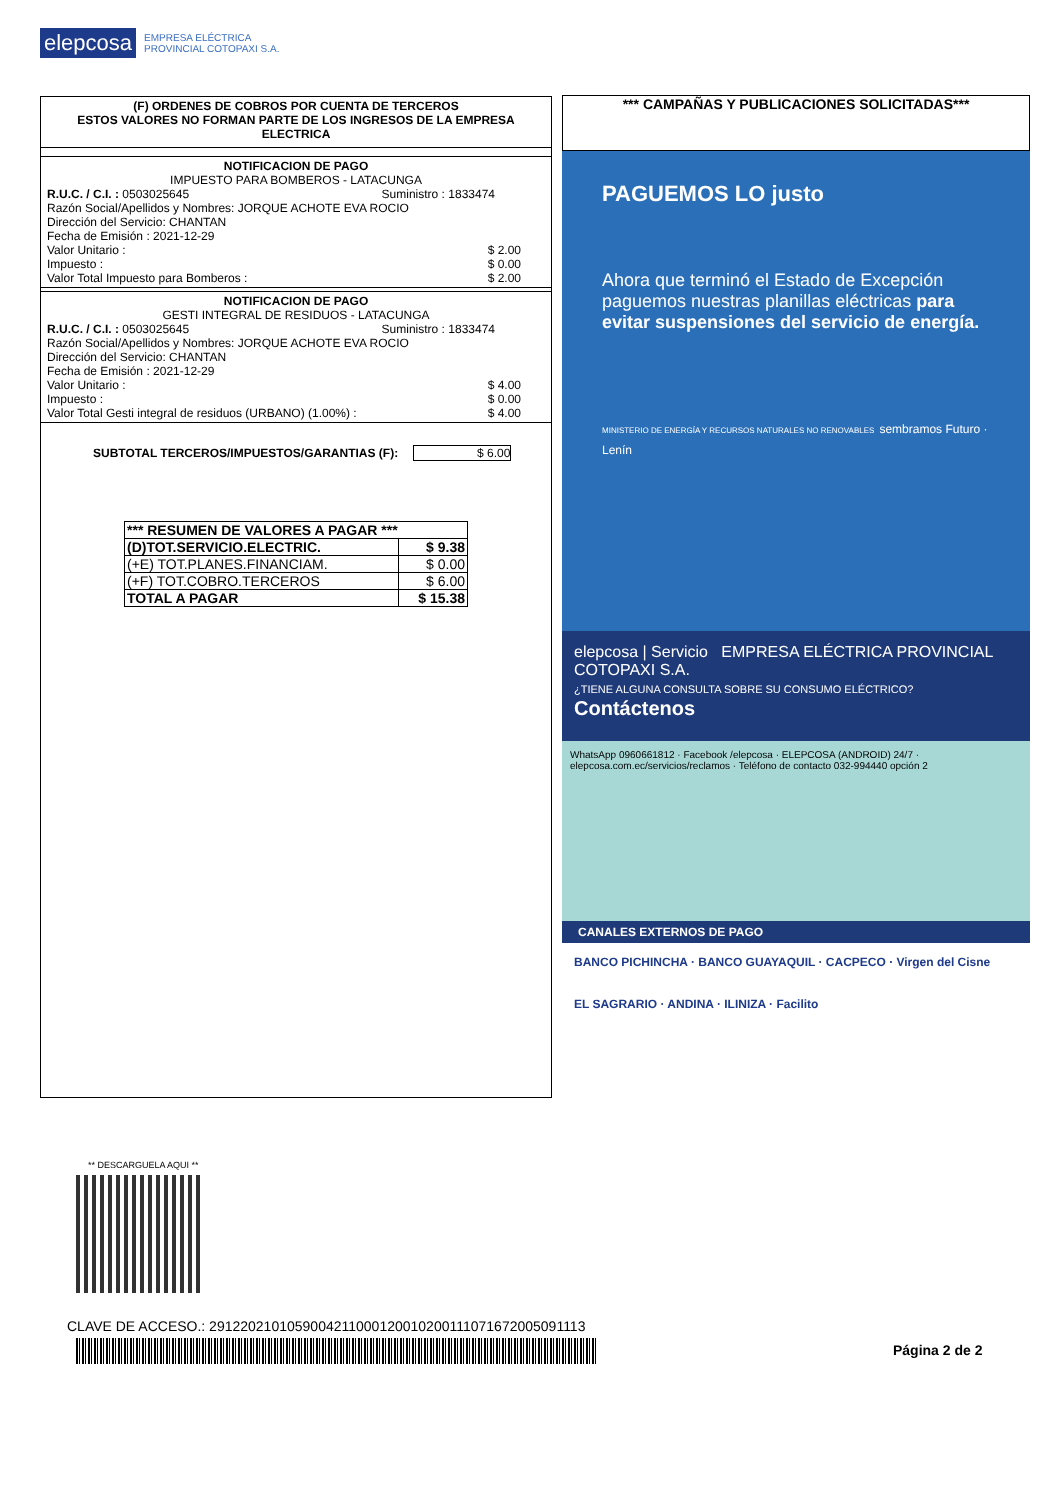elepcosa EMPRESA ELÉCTRICA
PROVINCIAL COTOPAXI S.A.
(F) ORDENES DE COBROS POR CUENTA DE TERCEROS
ESTOS VALORES NO FORMAN PARTE DE LOS INGRESOS DE LA EMPRESA ELECTRICA
NOTIFICACION DE PAGO
IMPUESTO PARA BOMBEROS - LATACUNGA
R.U.C. / C.I. : 0503025645 Suministro : 1833474
Razón Social/Apellidos y Nombres: JORQUE ACHOTE EVA ROCIO
Dirección del Servicio: CHANTAN
Fecha de Emisión : 2021-12-29
Valor Unitario : $ 2.00
Impuesto : $ 0.00
Valor Total Impuesto para Bomberos : $ 2.00
NOTIFICACION DE PAGO
GESTI INTEGRAL DE RESIDUOS - LATACUNGA
R.U.C. / C.I. : 0503025645 Suministro : 1833474
Razón Social/Apellidos y Nombres: JORQUE ACHOTE EVA ROCIO
Dirección del Servicio: CHANTAN
Fecha de Emisión : 2021-12-29
Valor Unitario : $ 4.00
Impuesto : $ 0.00
Valor Total Gesti integral de residuos (URBANO) (1.00%) : $ 4.00
SUBTOTAL TERCEROS/IMPUESTOS/GARANTIAS (F): $ 6.00
| *** RESUMEN DE VALORES A PAGAR *** | |
| (D)TOT.SERVICIO.ELECTRIC. | $ 9.38 |
| (+E) TOT.PLANES.FINANCIAM. | $ 0.00 |
| (+F) TOT.COBRO.TERCEROS | $ 6.00 |
| TOTAL A PAGAR | $ 15.38 |
*** CAMPAÑAS Y PUBLICACIONES SOLICITADAS***
PAGUEMOS LO justo
Ahora que terminó el Estado de Excepción paguemos nuestras planillas eléctricas para evitar suspensiones del servicio de energía.
MINISTERIO DE ENERGÍA Y RECURSOS NATURALES NO RENOVABLES sembramos Futuro · Lenín
elepcosa | Servicio EMPRESA ELÉCTRICA PROVINCIAL COTOPAXI S.A.
¿TIENE ALGUNA CONSULTA SOBRE SU CONSUMO ELÉCTRICO? Contáctenos
WhatsApp 0960661812 · Facebook /elepcosa · ELEPCOSA (ANDROID) 24/7 · elepcosa.com.ec/servicios/reclamos · Teléfono de contacto 032-994440 opción 2
CANALES EXTERNOS DE PAGO
BANCO PICHINCHA · BANCO GUAYAQUIL · CACPECO · Virgen del Cisne
EL SAGRARIO · ANDINA · ILINIZA · Facilito
** DESCARGUELA AQUI **
CLAVE DE ACCESO.: 2912202101059004211000120010200111071672005091113
Página 2 de 2